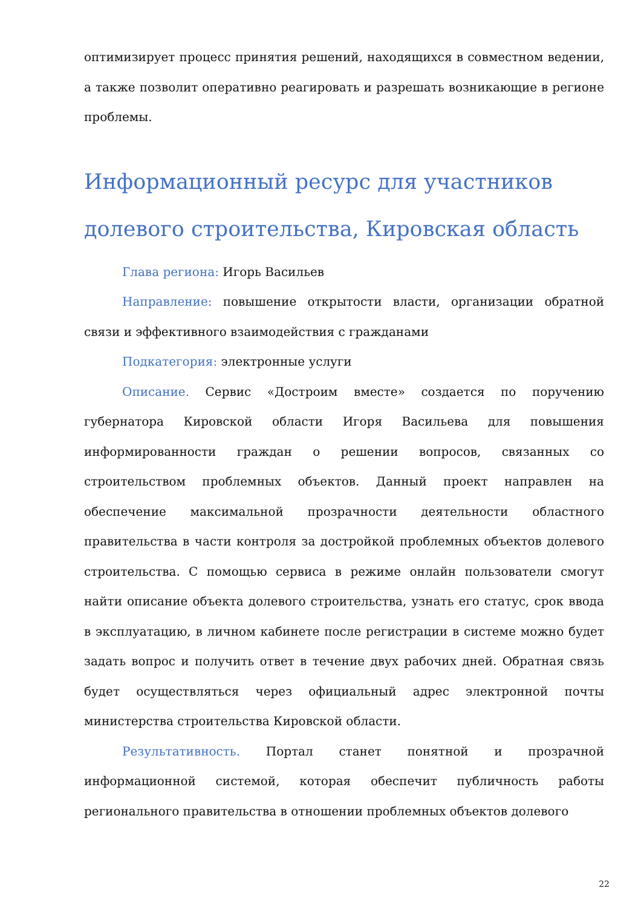оптимизирует процесс принятия решений, находящихся в совместном ведении, а также позволит оперативно реагировать и разрешать возникающие в регионе проблемы.
Информационный ресурс для участников долевого строительства, Кировская область
Глава региона: Игорь Васильев
Направление: повышение открытости власти, организации обратной связи и эффективного взаимодействия с гражданами
Подкатегория: электронные услуги
Описание. Сервис «Достроим вместе» создается по поручению губернатора Кировской области Игоря Васильева для повышения информированности граждан о решении вопросов, связанных со строительством проблемных объектов. Данный проект направлен на обеспечение максимальной прозрачности деятельности областного правительства в части контроля за достройкой проблемных объектов долевого строительства. С помощью сервиса в режиме онлайн пользователи смогут найти описание объекта долевого строительства, узнать его статус, срок ввода в эксплуатацию, в личном кабинете после регистрации в системе можно будет задать вопрос и получить ответ в течение двух рабочих дней. Обратная связь будет осуществляться через официальный адрес электронной почты министерства строительства Кировской области.
Результативность. Портал станет понятной и прозрачной информационной системой, которая обеспечит публичность работы регионального правительства в отношении проблемных объектов долевого
22